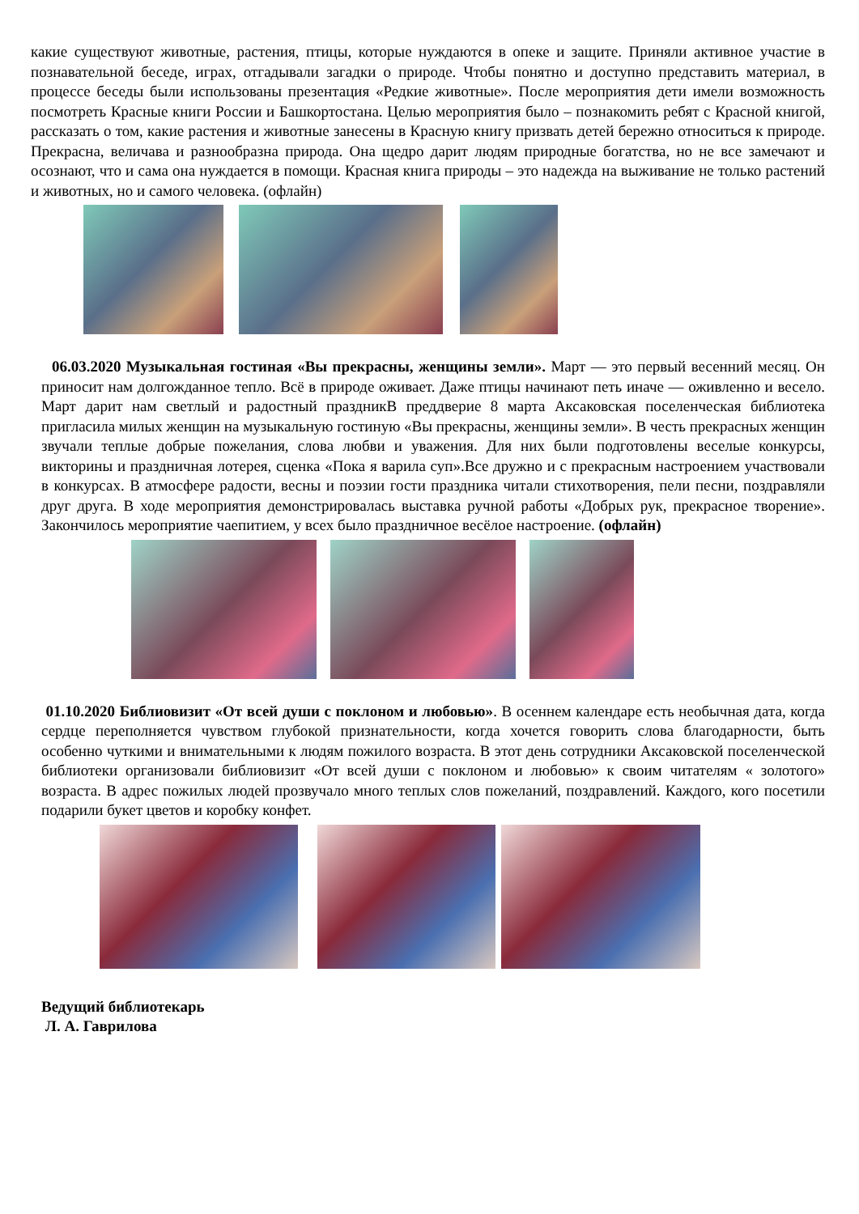какие существуют животные, растения, птицы, которые нуждаются в опеке и защите. Приняли активное участие в познавательной беседе, играх, отгадывали загадки о природе. Чтобы понятно и доступно представить материал, в процессе беседы были использованы презентация «Редкие животные». После мероприятия дети имели возможность посмотреть Красные книги России и Башкортостана. Целью мероприятия было – познакомить ребят с Красной книгой, рассказать о том, какие растения и животные занесены в Красную книгу призвать детей бережно относиться к природе. Прекрасна, величава и разнообразна природа. Она щедро дарит людям природные богатства, но не все замечают и осознают, что и сама она нуждается в помощи. Красная книга природы – это надежда на выживание не только растений и животных, но и самого человека. (офлайн)
06.03.2020 Музыкальная гостиная «Вы прекрасны, женщины земли». Март — это первый весенний месяц. Он приносит нам долгожданное тепло. Всё в природе оживает. Даже птицы начинают петь иначе — оживленно и весело. Март дарит нам светлый и радостный праздникВ преддверие 8 марта Аксаковская поселенческая библиотека пригласила милых женщин на музыкальную гостиную «Вы прекрасны, женщины земли». В честь прекрасных женщин звучали теплые добрые пожелания, слова любви и уважения. Для них были подготовлены веселые конкурсы, викторины и праздничная лотерея, сценка «Пока я варила суп».Все дружно и с прекрасным настроением участвовали в конкурсах. В атмосфере радости, весны и поэзии гости праздника читали стихотворения, пели песни, поздравляли друг друга. В ходе мероприятия демонстрировалась выставка ручной работы «Добрых рук, прекрасное творение». Закончилось мероприятие чаепитием, у всех было праздничное весёлое настроение. (офлайн)
01.10.2020 Библиовизит «От всей души с поклоном и любовью». В осеннем календаре есть необычная дата, когда сердце переполняется чувством глубокой признательности, когда хочется говорить слова благодарности, быть особенно чуткими и внимательными к людям пожилого возраста. В этот день сотрудники Аксаковской поселенческой библиотеки организовали библиовизит «От всей души с поклоном и любовью» к своим читателям « золотого» возраста. В адрес пожилых людей прозвучало много теплых слов пожеланий, поздравлений. Каждого, кого посетили подарили букет цветов и коробку конфет.
Ведущий библиотекарь
Л. А. Гаврилова